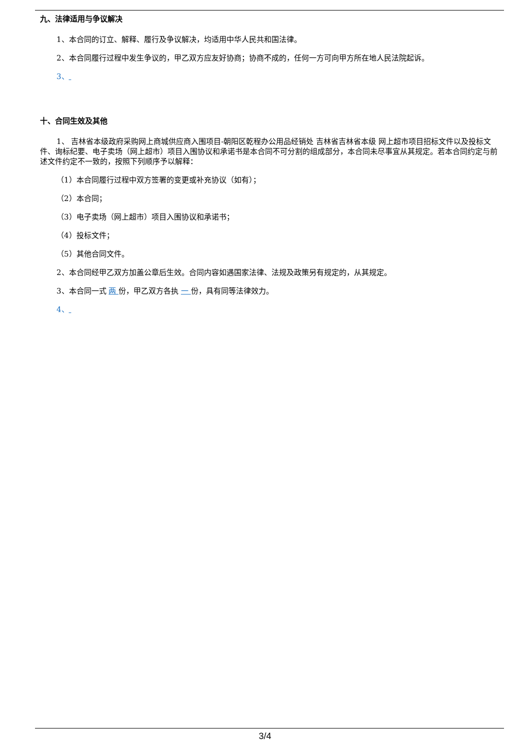九、法律适用与争议解决
1、本合同的订立、解释、履行及争议解决，均适用中华人民共和国法律。
2、本合同履行过程中发生争议的，甲乙双方应友好协商；协商不成的，任何一方可向甲方所在地人民法院起诉。
3、
十、合同生效及其他
1、 吉林省本级政府采购网上商城供应商入围项目-朝阳区乾程办公用品经销处 吉林省吉林省本级 网上超市项目招标文件以及投标文件、询标纪要、电子卖场（网上超市）项目入围协议和承诺书是本合同不可分割的组成部分，本合同未尽事宜从其规定。若本合同约定与前述文件约定不一致的，按照下列顺序予以解释：
（1）本合同履行过程中双方签署的变更或补充协议（如有）；
（2）本合同；
（3）电子卖场（网上超市）项目入围协议和承诺书；
（4）投标文件；
（5）其他合同文件。
2、本合同经甲乙双方加盖公章后生效。合同内容如遇国家法律、法规及政策另有规定的，从其规定。
3、本合同一式 两 份，甲乙双方各执 一 份，具有同等法律效力。
4、
3/4